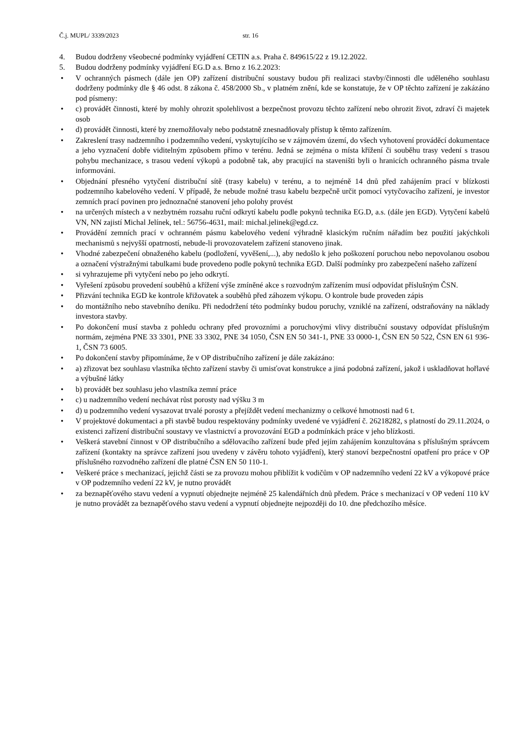Č.j. MUPL/ 3339/2023 str. 16
4. Budou dodrženy všeobecné podmínky vyjádření CETIN a.s. Praha č. 849615/22 z 19.12.2022.
5. Budou dodrženy podmínky vyjádření EG.D a.s. Brno z 16.2.2023:
• V ochranných pásmech (dále jen OP) zařízení distribuční soustavy budou při realizaci stavby/činnosti dle uděleného souhlasu dodrženy podmínky dle § 46 odst. 8 zákona č. 458/2000 Sb., v platném znění, kde se konstatuje, že v OP těchto zařízení je zakázáno pod písmeny:
• c) provádět činnosti, které by mohly ohrozit spolehlivost a bezpečnost provozu těchto zařízení nebo ohrozit život, zdraví či majetek osob
• d) provádět činnosti, které by znemožňovaly nebo podstatně znesnadňovaly přístup k těmto zařízením.
• Zakreslení trasy nadzemního i podzemního vedení, vyskytujícího se v zájmovém území, do všech vyhotovení prováděcí dokumentace a jeho vyznačení dobře viditelným způsobem přímo v terénu. Jedná se zejména o místa křížení či souběhu trasy vedení s trasou pohybu mechanizace, s trasou vedení výkopů a podobně tak, aby pracující na staveništi byli o hranicích ochranného pásma trvale informováni.
• Objednání přesného vytyčení distribuční sítě (trasy kabelu) v terénu, a to nejméně 14 dnů před zahájením prací v blízkosti podzemního kabelového vedení. V případě, že nebude možné trasu kabelu bezpečně určit pomocí vytyčovacího zařízení, je investor zemních prací povinen pro jednoznačné stanovení jeho polohy provést
• na určených místech a v nezbytném rozsahu ruční odkrytí kabelu podle pokynů technika EG.D, a.s. (dále jen EGD). Vytyčení kabelů VN, NN zajistí Michal Jelínek, tel.: 56756-4631, mail: michal.jelinek@egd.cz.
• Provádění zemních prací v ochranném pásmu kabelového vedení výhradně klasickým ručním nářadím bez použití jakýchkoli mechanismů s nejvyšší opatrností, nebude-li provozovatelem zařízení stanoveno jinak.
• Vhodné zabezpečení obnaženého kabelu (podložení, vyvěšení,...), aby nedošlo k jeho poškození poruchou nebo nepovolanou osobou a označení výstražnými tabulkami bude provedeno podle pokynů technika EGD. Další podmínky pro zabezpečení našeho zařízení
• si vyhrazujeme při vytyčení nebo po jeho odkrytí.
• Vyřešení způsobu provedení souběhů a křížení výše zmíněné akce s rozvodným zařízením musí odpovídat příslušným ČSN.
• Přizvání technika EGD ke kontrole křižovatek a souběhů před záhozem výkopu. O kontrole bude proveden zápis
• do montážního nebo stavebního deníku. Při nedodržení této podmínky budou poruchy, vzniklé na zařízení, odstraňovány na náklady investora stavby.
• Po dokončení musí stavba z pohledu ochrany před provozními a poruchovými vlivy distribuční soustavy odpovídat příslušným normám, zejména PNE 33 3301, PNE 33 3302, PNE 34 1050, ČSN EN 50 341-1, PNE 33 0000-1, ČSN EN 50 522, ČSN EN 61 936-1, ČSN 73 6005.
• Po dokončení stavby připomínáme, že v OP distribučního zařízení je dále zakázáno:
• a) zřizovat bez souhlasu vlastníka těchto zařízení stavby či umisťovat konstrukce a jiná podobná zařízení, jakož i uskladňovat hořlavé a výbušné látky
• b) provádět bez souhlasu jeho vlastníka zemní práce
• c) u nadzemního vedení nechávat růst porosty nad výšku 3 m
• d) u podzemního vedení vysazovat trvalé porosty a přejíždět vedení mechanizmy o celkové hmotnosti nad 6 t.
• V projektové dokumentaci a při stavbě budou respektovány podmínky uvedené ve vyjádření č. 26218282, s platností do 29.11.2024, o existenci zařízení distribuční soustavy ve vlastnictví a provozování EGD a podmínkách práce v jeho blízkosti.
• Veškerá stavební činnost v OP distribučního a sdělovacího zařízení bude před jejím zahájením konzultována s příslušným správcem zařízení (kontakty na správce zařízení jsou uvedeny v závěru tohoto vyjádření), který stanoví bezpečnostní opatření pro práce v OP příslušného rozvodného zařízení dle platné ČSN EN 50 110-1.
• Veškeré práce s mechanizací, jejichž části se za provozu mohou přiblížit k vodičům v OP nadzemního vedení 22 kV a výkopové práce v OP podzemního vedení 22 kV, je nutno provádět
• za beznapěťového stavu vedení a vypnutí objednejte nejméně 25 kalendářních dnů předem. Práce s mechanizací v OP vedení 110 kV je nutno provádět za beznapěťového stavu vedení a vypnutí objednejte nejpozději do 10. dne předchozího měsíce.